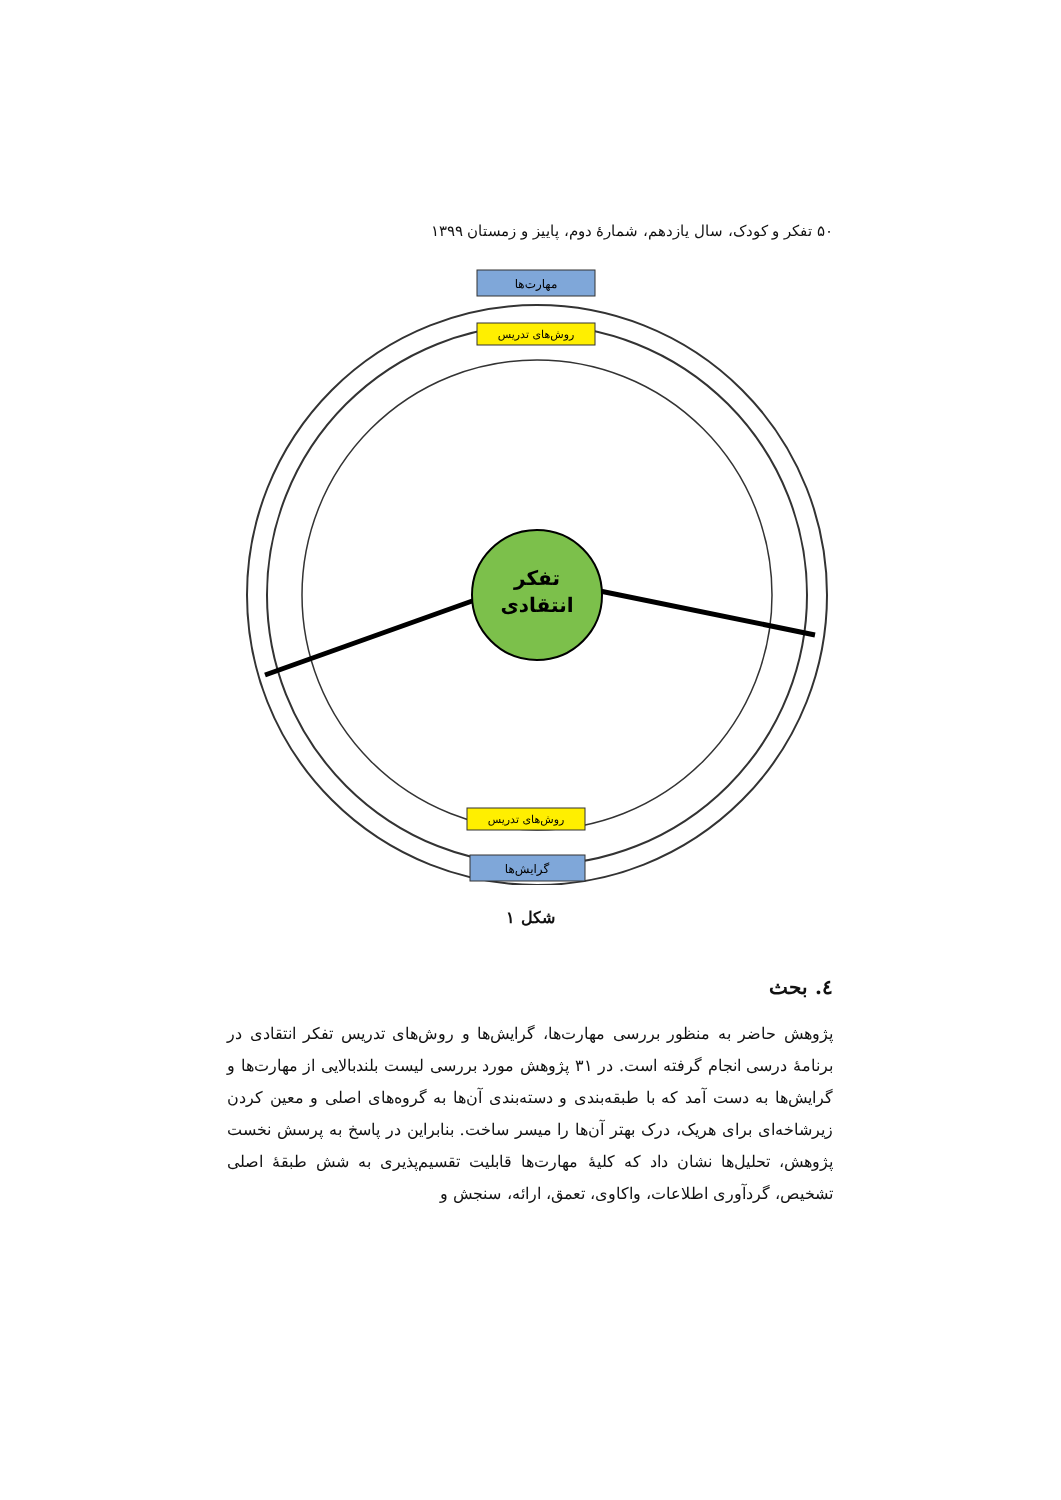۵۰ تفکر و کودک، سال یازدهم، شمارهٔ دوم، پاییز و زمستان ۱۳۹۹
تفکر
انتقادی
مهارت‌ها
روش‌های تدریس
روش‌های تدریس
گرایش‌ها
شکل ۱
٤. بحث
پژوهش حاضر به منظور بررسی مهارت‌ها، گرایش‌ها و روش‌های تدریس تفکر انتقادی در برنامهٔ درسی انجام گرفته است. در ۳۱ پژوهش مورد بررسی لیست بلندبالایی از مهارت‌ها و گرایش‌ها به دست آمد که با طبقه‌بندی و دسته‌بندی آن‌ها به گروه‌های اصلی و معین کردن زیرشاخه‌ای برای هریک، درک بهتر آن‌ها را میسر ساخت. بنابراین در پاسخ به پرسش نخست پژوهش، تحلیل‌ها نشان داد که کلیهٔ مهارت‌ها قابلیت تقسیم‌پذیری به شش طبقهٔ اصلی تشخیص، گردآوری اطلاعات، واکاوی، تعمق، ارائه، سنجش و